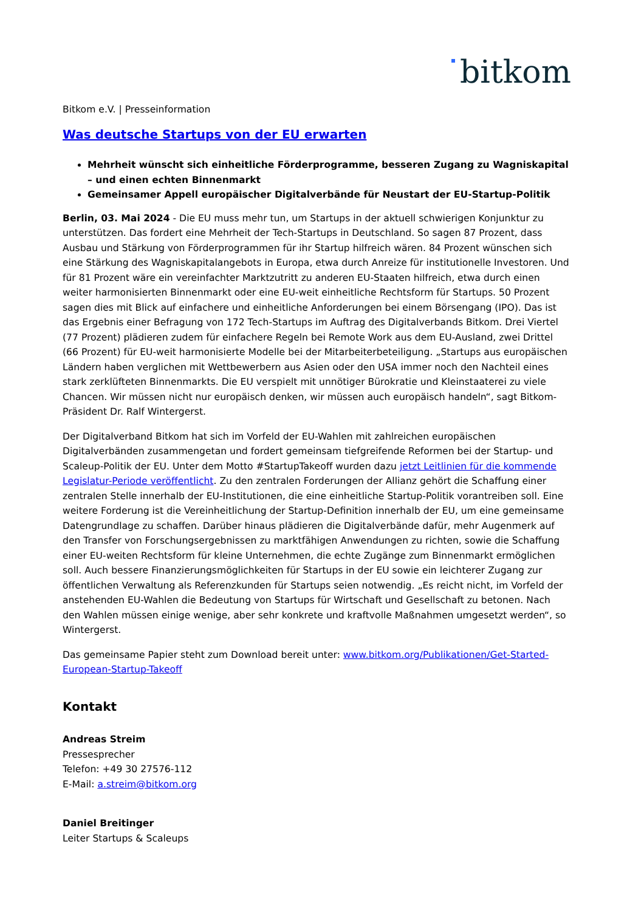bitkom
Bitkom e.V. | Presseinformation
Was deutsche Startups von der EU erwarten
Mehrheit wünscht sich einheitliche Förderprogramme, besseren Zugang zu Wagniskapital – und einen echten Binnenmarkt
Gemeinsamer Appell europäischer Digitalverbände für Neustart der EU-Startup-Politik
Berlin, 03. Mai 2024 - Die EU muss mehr tun, um Startups in der aktuell schwierigen Konjunktur zu unterstützen. Das fordert eine Mehrheit der Tech-Startups in Deutschland. So sagen 87 Prozent, dass Ausbau und Stärkung von Förderprogrammen für ihr Startup hilfreich wären. 84 Prozent wünschen sich eine Stärkung des Wagniskapitalangebots in Europa, etwa durch Anreize für institutionelle Investoren. Und für 81 Prozent wäre ein vereinfachter Marktzutritt zu anderen EU-Staaten hilfreich, etwa durch einen weiter harmonisierten Binnenmarkt oder eine EU-weit einheitliche Rechtsform für Startups. 50 Prozent sagen dies mit Blick auf einfachere und einheitliche Anforderungen bei einem Börsengang (IPO). Das ist das Ergebnis einer Befragung von 172 Tech-Startups im Auftrag des Digitalverbands Bitkom. Drei Viertel (77 Prozent) plädieren zudem für einfachere Regeln bei Remote Work aus dem EU-Ausland, zwei Drittel (66 Prozent) für EU-weit harmonisierte Modelle bei der Mitarbeiterbeteiligung. „Startups aus europäischen Ländern haben verglichen mit Wettbewerbern aus Asien oder den USA immer noch den Nachteil eines stark zerklüfteten Binnenmarkts. Die EU verspielt mit unnötiger Bürokratie und Kleinstaaterei zu viele Chancen. Wir müssen nicht nur europäisch denken, wir müssen auch europäisch handeln“, sagt Bitkom-Präsident Dr. Ralf Wintergerst.
Der Digitalverband Bitkom hat sich im Vorfeld der EU-Wahlen mit zahlreichen europäischen Digitalverbänden zusammengetan und fordert gemeinsam tiefgreifende Reformen bei der Startup- und Scaleup-Politik der EU. Unter dem Motto #StartupTakeoff wurden dazu jetzt Leitlinien für die kommende Legislatur-Periode veröffentlicht. Zu den zentralen Forderungen der Allianz gehört die Schaffung einer zentralen Stelle innerhalb der EU-Institutionen, die eine einheitliche Startup-Politik vorantreiben soll. Eine weitere Forderung ist die Vereinheitlichung der Startup-Definition innerhalb der EU, um eine gemeinsame Datengrundlage zu schaffen. Darüber hinaus plädieren die Digitalverbände dafür, mehr Augenmerk auf den Transfer von Forschungsergebnissen zu marktfähigen Anwendungen zu richten, sowie die Schaffung einer EU-weiten Rechtsform für kleine Unternehmen, die echte Zugänge zum Binnenmarkt ermöglichen soll. Auch bessere Finanzierungsmöglichkeiten für Startups in der EU sowie ein leichterer Zugang zur öffentlichen Verwaltung als Referenzkunden für Startups seien notwendig. „Es reicht nicht, im Vorfeld der anstehenden EU-Wahlen die Bedeutung von Startups für Wirtschaft und Gesellschaft zu betonen. Nach den Wahlen müssen einige wenige, aber sehr konkrete und kraftvolle Maßnahmen umgesetzt werden“, so Wintergerst.
Das gemeinsame Papier steht zum Download bereit unter: www.bitkom.org/Publikationen/Get-Started-European-Startup-Takeoff
Kontakt
Andreas Streim
Pressesprecher
Telefon: +49 30 27576-112
E-Mail: a.streim@bitkom.org
Daniel Breitinger
Leiter Startups & Scaleups